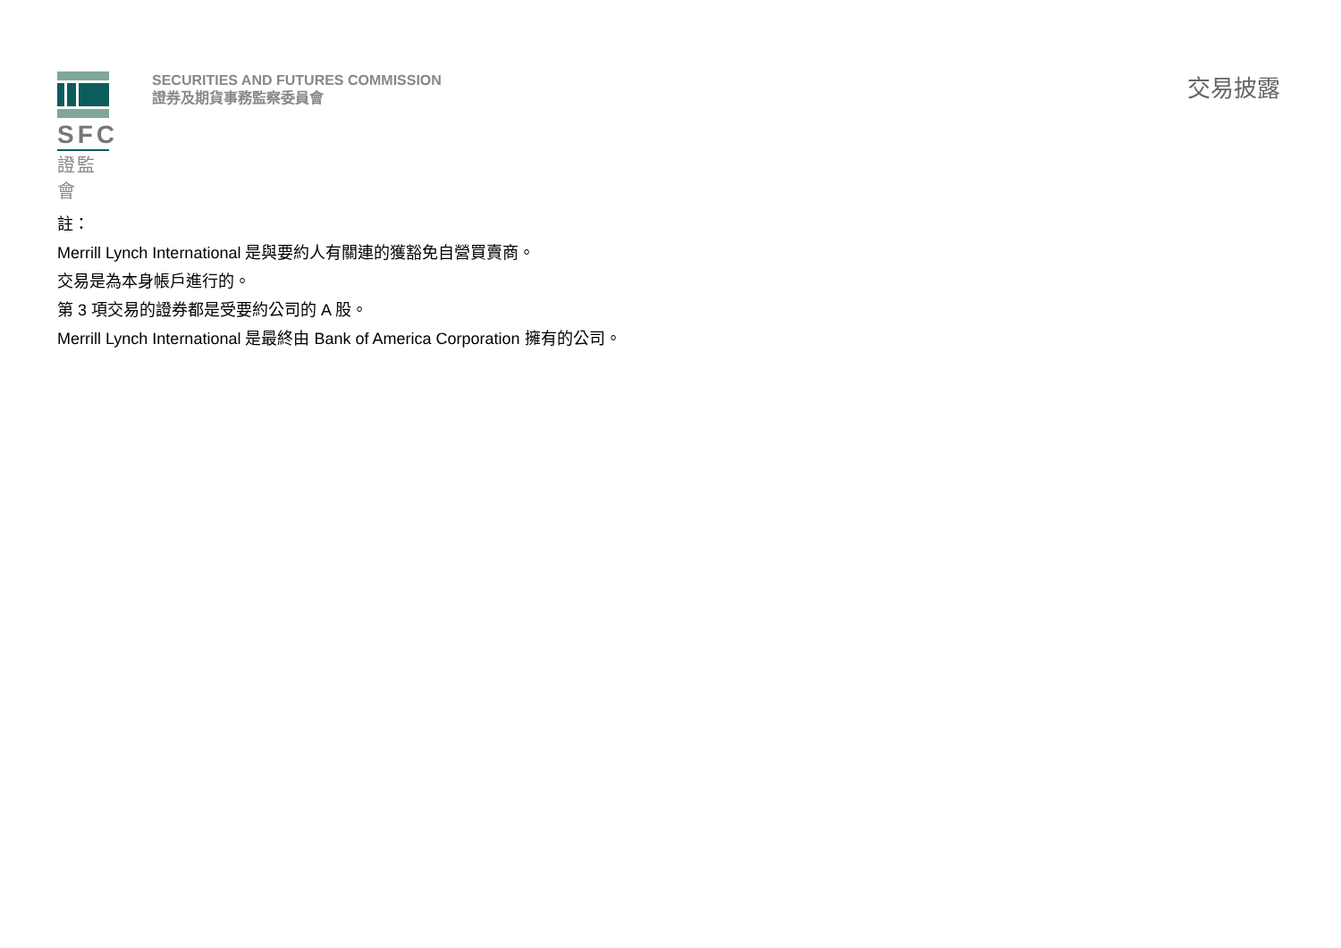SFC
證監會
SECURITIES AND FUTURES COMMISSION
證券及期貨事務監察委員會
交易披露
註：
Merrill Lynch International 是與要約人有關連的獲豁免自營買賣商。
交易是為本身帳戶進行的。
第 3 項交易的證券都是受要約公司的 A 股。
Merrill Lynch International 是最終由 Bank of America Corporation 擁有的公司。